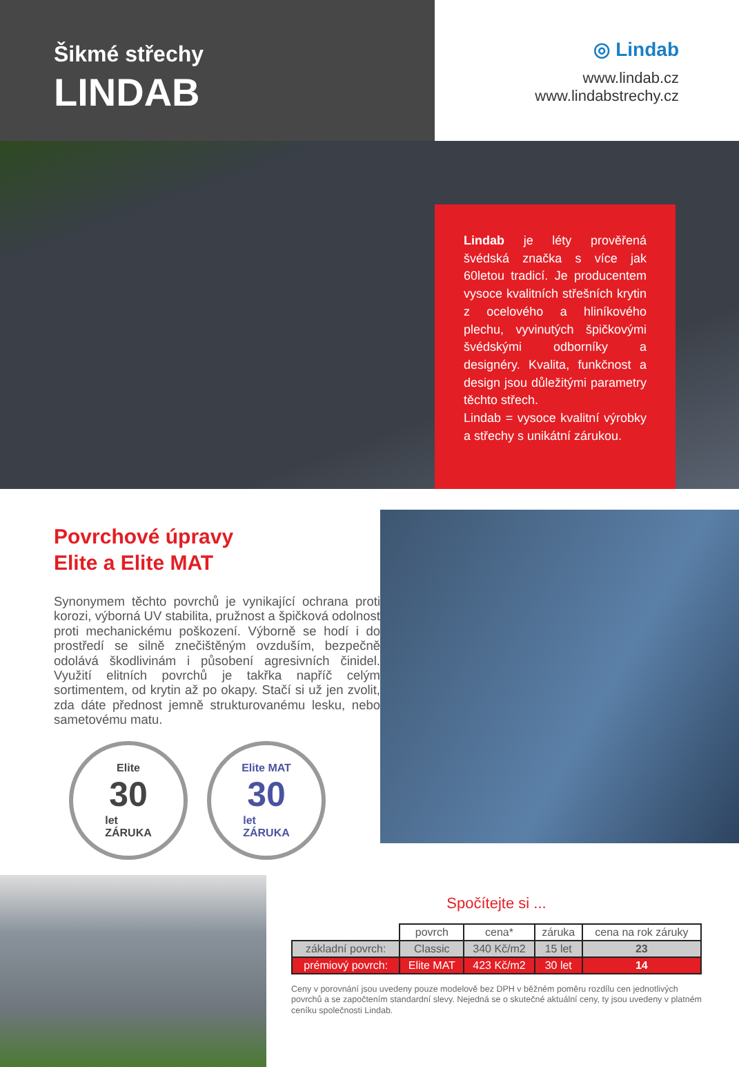Šikmé střechy
LINDAB
◎ Lindab
www.lindab.cz
www.lindabstrechy.cz
Lindab je léty prověřená švédská značka s více jak 60letou tradicí. Je producentem vysoce kvalitních střešních krytin z ocelového a hliníkového plechu, vyvinutých špičkovými švédskými odborníky a designéry. Kvalita, funkčnost a design jsou důležitými parametry těchto střech.
Lindab = vysoce kvalitní výrobky a střechy s unikátní zárukou.
Povrchové úpravy
Elite a Elite MAT
Synonymem těchto povrchů je vynikající ochrana proti korozi, výborná UV stabilita, pružnost a špičková odolnost proti mechanickému poškození. Výborně se hodí i do prostředí se silně znečištěným ovzduším, bezpečně odolává škodlivinám i působení agresivních činidel. Využití elitních povrchů je takřka napříč celým sortimentem, od krytin až po okapy. Stačí si už jen zvolit, zda dáte přednost jemně strukturovanému lesku, nebo sametovému matu.
Elite
30
let
ZÁRUKA
Elite MAT
30
let
ZÁRUKA
Spočítejte si ...
| | povrch | cena* | záruka | cena na rok záruky |
| základní povrch: | Classic | 340 Kč/m2 | 15 let | 23 |
| prémiový povrch: | Elite MAT | 423 Kč/m2 | 30 let | 14 |
Ceny v porovnání jsou uvedeny pouze modelově bez DPH v běžném poměru rozdílu cen jednotlivých povrchů a se započtením standardní slevy. Nejedná se o skutečné aktuální ceny, ty jsou uvedeny v platném ceníku společnosti Lindab.